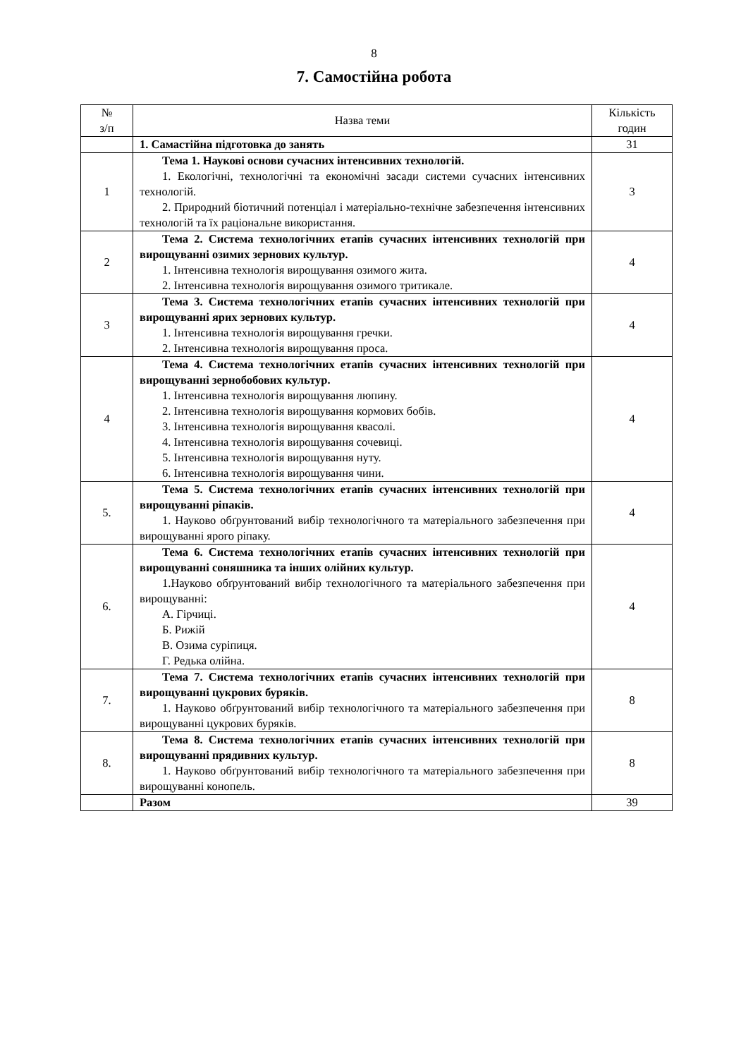8
7. Самостійна робота
| № з/п | Назва теми | Кількість годин |
| --- | --- | --- |
| | 1. Самастійна підготовка до занять | 31 |
| 1 | Тема 1. Наукові основи сучасних інтенсивних технологій. 1. Екологічні, технологічні та економічні засади системи сучасних інтенсивних технологій. 2. Природний біотичний потенціал і матеріально-технічне забезпечення інтенсивних технологій та їх раціональне використання. | 3 |
| 2 | Тема 2. Система технологічних етапів сучасних інтенсивних технологій при вирощуванні озимих зернових культур. 1. Інтенсивна технологія вирощування озимого жита. 2. Інтенсивна технологія вирощування озимого тритикале. | 4 |
| 3 | Тема 3. Система технологічних етапів сучасних інтенсивних технологій при вирощуванні ярих зернових культур. 1. Інтенсивна технологія вирощування гречки. 2. Інтенсивна технологія вирощування проса. | 4 |
| 4 | Тема 4. Система технологічних етапів сучасних інтенсивних технологій при вирощуванні зернобобових культур. 1. Інтенсивна технологія вирощування люпину. 2. Інтенсивна технологія вирощування кормових бобів. 3. Інтенсивна технологія вирощування квасолі. 4. Інтенсивна технологія вирощування сочевиці. 5. Інтенсивна технологія вирощування нуту. 6. Інтенсивна технологія вирощування чини. | 4 |
| 5. | Тема 5. Система технологічних етапів сучасних інтенсивних технологій при вирощуванні ріпаків. 1. Науково обґрунтований вибір технологічного та матеріального забезпечення при вирощуванні ярого ріпаку. | 4 |
| 6. | Тема 6. Система технологічних етапів сучасних інтенсивних технологій при вирощуванні соняшника та інших олійних культур. 1.Науково обґрунтований вибір технологічного та матеріального забезпечення при вирощуванні: А. Гірчиці. Б. Рижій В. Озима суріпиця. Г. Редька олійна. | 4 |
| 7. | Тема 7. Система технологічних етапів сучасних інтенсивних технологій при вирощуванні цукрових буряків. 1. Науково обґрунтований вибір технологічного та матеріального забезпечення при вирощуванні цукрових буряків. | 8 |
| 8. | Тема 8. Система технологічних етапів сучасних інтенсивних технологій при вирощуванні прядивних культур. 1. Науково обґрунтований вибір технологічного та матеріального забезпечення при вирощуванні конопель. | 8 |
| | Разом | 39 |